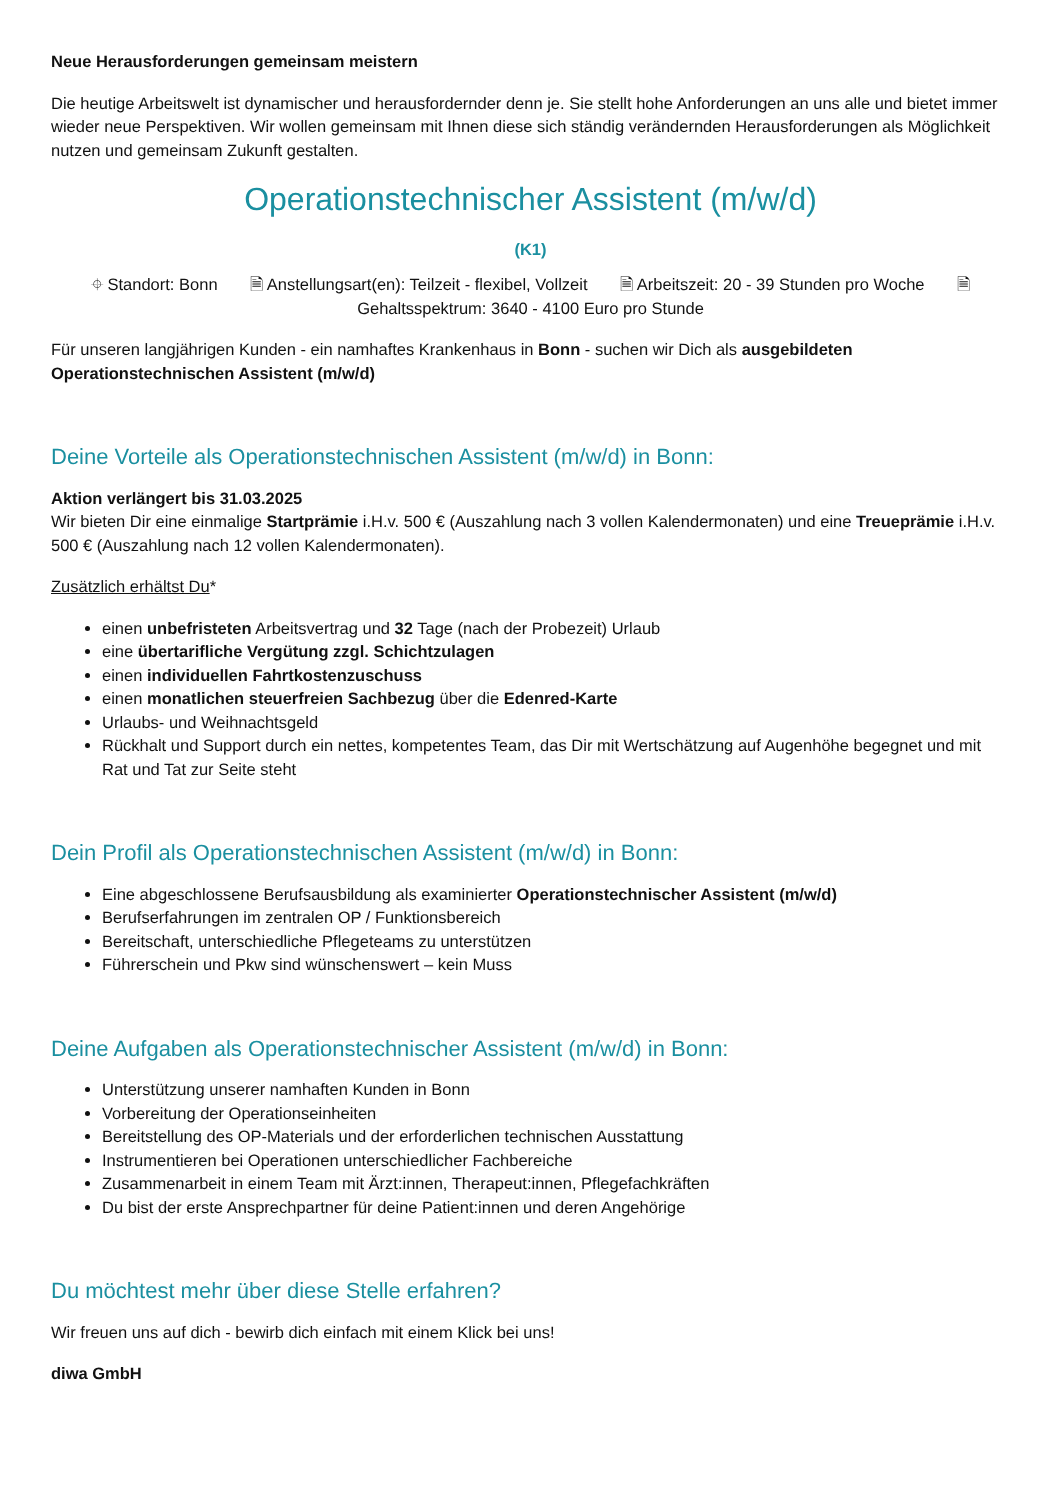Neue Herausforderungen gemeinsam meistern
Die heutige Arbeitswelt ist dynamischer und herausfordernder denn je. Sie stellt hohe Anforderungen an uns alle und bietet immer wieder neue Perspektiven. Wir wollen gemeinsam mit Ihnen diese sich ständig verändernden Herausforderungen als Möglichkeit nutzen und gemeinsam Zukunft gestalten.
Operationstechnischer Assistent (m/w/d)
(K1)
⌖ Standort: Bonn 🗎 Anstellungsart(en): Teilzeit - flexibel, Vollzeit 🗎 Arbeitszeit: 20 - 39 Stunden pro Woche 🗎
Gehaltsspektrum: 3640 - 4100 Euro pro Stunde
Für unseren langjährigen Kunden - ein namhaftes Krankenhaus in Bonn - suchen wir Dich als ausgebildeten Operationstechnischen Assistent (m/w/d)
Deine Vorteile als Operationstechnischen Assistent (m/w/d) in Bonn:
Aktion verlängert bis 31.03.2025
Wir bieten Dir eine einmalige Startprämie i.H.v. 500 € (Auszahlung nach 3 vollen Kalendermonaten) und eine Treueprämie i.H.v. 500 € (Auszahlung nach 12 vollen Kalendermonaten).
Zusätzlich erhältst Du*
einen unbefristeten Arbeitsvertrag und 32 Tage (nach der Probezeit) Urlaub
eine übertarifliche Vergütung zzgl. Schichtzulagen
einen individuellen Fahrtkostenzuschuss
einen monatlichen steuerfreien Sachbezug über die Edenred-Karte
Urlaubs- und Weihnachtsgeld
Rückhalt und Support durch ein nettes, kompetentes Team, das Dir mit Wertschätzung auf Augenhöhe begegnet und mit Rat und Tat zur Seite steht
Dein Profil als Operationstechnischen Assistent (m/w/d) in Bonn:
Eine abgeschlossene Berufsausbildung als examinierter Operationstechnischer Assistent (m/w/d)
Berufserfahrungen im zentralen OP / Funktionsbereich
Bereitschaft, unterschiedliche Pflegeteams zu unterstützen
Führerschein und Pkw sind wünschenswert – kein Muss
Deine Aufgaben als Operationstechnischer Assistent (m/w/d) in Bonn:
Unterstützung unserer namhaften Kunden in Bonn
Vorbereitung der Operationseinheiten
Bereitstellung des OP-Materials und der erforderlichen technischen Ausstattung
Instrumentieren bei Operationen unterschiedlicher Fachbereiche
Zusammenarbeit in einem Team mit Ärzt:innen, Therapeut:innen, Pflegefachkräften
Du bist der erste Ansprechpartner für deine Patient:innen und deren Angehörige
Du möchtest mehr über diese Stelle erfahren?
Wir freuen uns auf dich - bewirb dich einfach mit einem Klick bei uns!
diwa GmbH